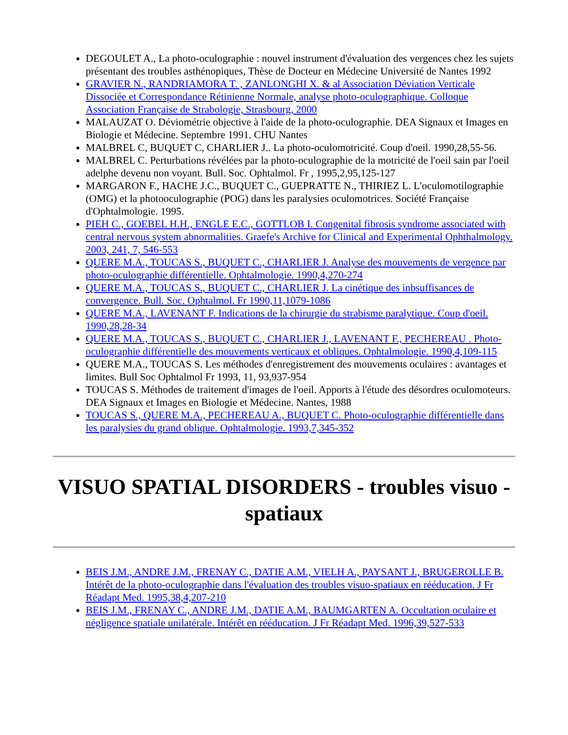DEGOULET A., La photo-oculographie : nouvel instrument d'évaluation des vergences chez les sujets présentant des troubles asthénopiques, Thèse de Docteur en Médecine Université de Nantes 1992
GRAVIER N., RANDRIAMORA T. , ZANLONGHI X. & al Association Déviation Verticale Dissociée et Correspondance Rétinienne Normale, analyse photo-oculographique. Colloque Association Française de Strabologie, Strasbourg, 2000
MALAUZAT O. Déviométrie objective à l'aide de la photo-oculographie. DEA Signaux et Images en Biologie et Médecine. Septembre 1991. CHU Nantes
MALBREL C, BUQUET C, CHARLIER J.. La photo-oculomotricité. Coup d'oeil. 1990,28,55-56.
MALBREL C. Perturbations révélées par la photo-oculographie de la motricité de l'oeil sain par l'oeil adelphe devenu non voyant. Bull. Soc. Ophtalmol. Fr , 1995,2,95,125-127
MARGARON F., HACHE J.C., BUQUET C., GUEPRATTE N., THIRIEZ L. L'oculomotilographie (OMG) et la photooculographie (POG) dans les paralysies oculomotrices. Société Française d'Ophtalmologie. 1995.
PIEH C., GOEBEL H.H., ENGLE E.C., GOTTLOB I. Congenital fibrosis syndrome associated with central nervous system abnormalities. Graefe's Archive for Clinical and Experimental Ophthalmology. 2003, 241, 7, 546-553
QUERE M.A., TOUCAS S., BUQUET C., CHARLIER J. Analyse des mouvements de vergence par photo-oculographie différentielle. Ophtalmologie. 1990,4,270-274
QUERE M.A., TOUCAS S., BUQUET C., CHARLIER J. La cinétique des inbsuffisances de convergence. Bull. Soc. Ophtalmol. Fr 1990,11,1079-1086
QUERE M.A., LAVENANT F. Indications de la chirurgie du strabisme paralytique. Coup d'oeil. 1990,28,28-34
QUERE M.A., TOUCAS S., BUQUET C., CHARLIER J., LAVENANT F., PECHEREAU . Photo-oculographie différentielle des mouvements verticaux et obliques. Ophtalmologie. 1990,4,109-115
QUERE M.A., TOUCAS S. Les méthodes d'enregistrement des mouvements oculaires : avantages et limites. Bull Soc Ophtalmol Fr 1993, 11, 93,937-954
TOUCAS S. Méthodes de traitement d'images de l'oeil. Apports à l'étude des désordres oculomoteurs. DEA Signaux et Images en Biologie et Médecine. Nantes, 1988
TOUCAS S., QUERE M.A., PECHEREAU A., BUQUET C. Photo-oculographie différentielle dans les paralysies du grand oblique. Ophtalmologie. 1993,7,345-352
VISUO SPATIAL DISORDERS - troubles visuo - spatiaux
BEIS J.M., ANDRE J.M., FRENAY C., DATIE A.M., VIELH A., PAYSANT J., BRUGEROLLE B. Intérêt de la photo-oculographie dans l'évaluation des troubles visuo-spatiaux en rééducation. J Fr Réadapt Med. 1995,38,4,207-210
BEIS J.M., FRENAY C., ANDRE J.M., DATIE A.M., BAUMGARTEN A. Occultation oculaire et négligence spatiale unilatérale. Intérêt en rééducation. J Fr Réadapt Med. 1996,39,527-533